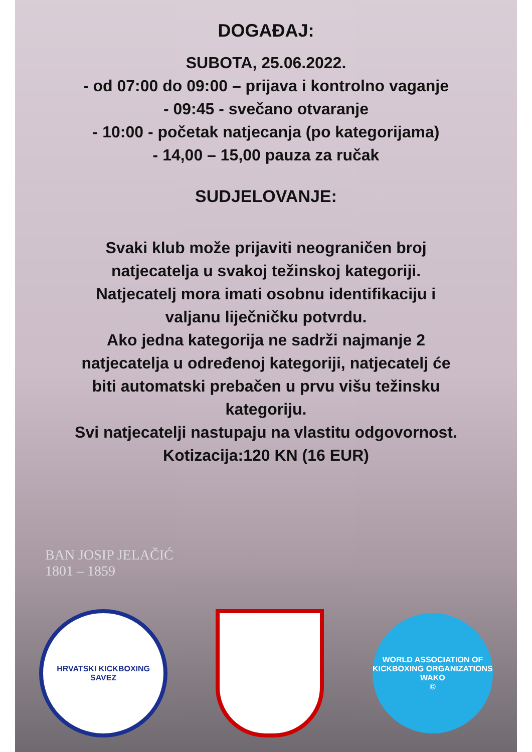DOGAĐAJ:
SUBOTA, 25.06.2022.
- od 07:00 do 09:00 – prijava i kontrolno vaganje
- 09:45 - svečano otvaranje
- 10:00 - početak natjecanja (po kategorijama)
- 14,00 – 15,00 pauza za ručak
SUDJELOVANJE:
Svaki klub može prijaviti neograničen broj
natjecatelja u svakoj težinskoj kategoriji.
Natjecatelj mora imati osobnu identifikaciju i
valjanu liječničku potvrdu.
Ako jedna kategorija ne sadrži najmanje 2
natjecatelja u određenoj kategoriji, natjecatelj će
biti automatski prebačen u prvu višu težinsku
kategoriju.
Svi natjecatelji nastupaju na vlastitu odgovornost.
Kotizacija:120 KN (16 EUR)
BAN JOSIP JELAČIĆ
1801 – 1859
HRVATSKI KICKBOXING SAVEZ
WORLD ASSOCIATION OF KICKBOXING ORGANIZATIONS
WAKO
©